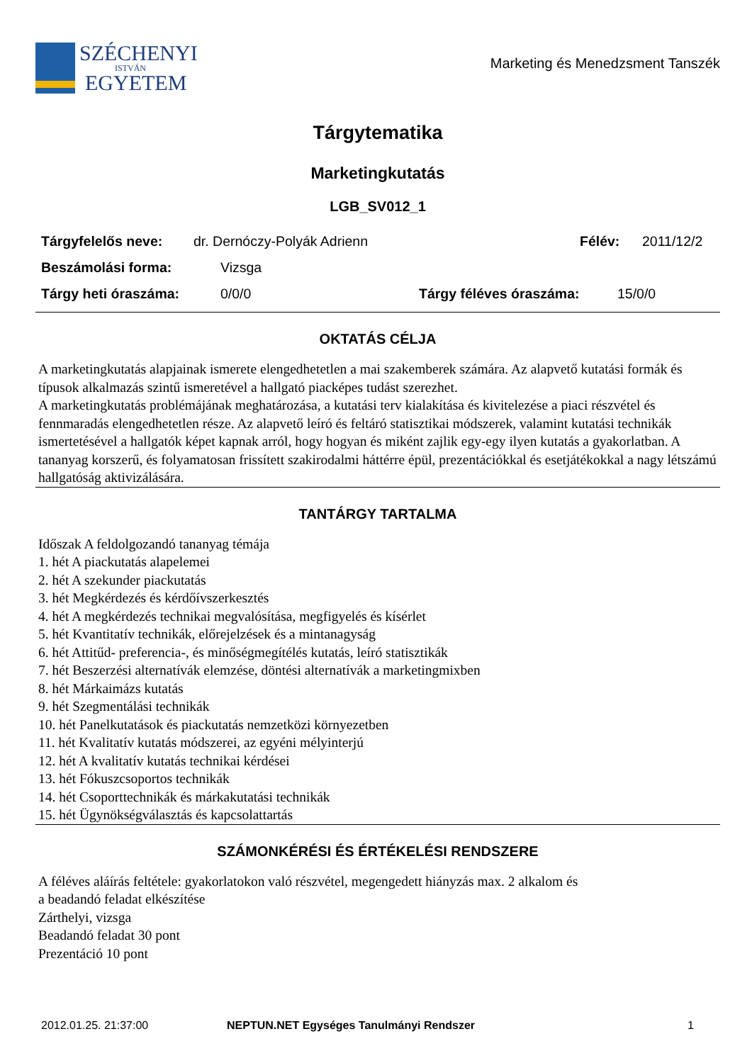SZÉCHENYI
ISTVÁN
EGYETEM
Marketing és Menedzsment Tanszék
Tárgytematika
Marketingkutatás
LGB_SV012_1
Tárgyfelelős neve: dr. Dernóczy-Polyák Adrienn Félév: 2011/12/2
Beszámolási forma: Vizsga
Tárgy heti óraszáma: 0/0/0 Tárgy féléves óraszáma: 15/0/0
OKTATÁS CÉLJA
A marketingkutatás alapjainak ismerete elengedhetetlen a mai szakemberek számára. Az alapvető kutatási formák és típusok alkalmazás szintű ismeretével a hallgató piacképes tudást szerezhet.
A marketingkutatás problémájának meghatározása, a kutatási terv kialakítása és kivitelezése a piaci részvétel és fennmaradás elengedhetetlen része. Az alapvető leíró és feltáró statisztikai módszerek, valamint kutatási technikák ismertetésével a hallgatók képet kapnak arról, hogy hogyan és miként zajlik egy-egy ilyen kutatás a gyakorlatban. A tananyag korszerű, és folyamatosan frissített szakirodalmi háttérre épül, prezentációkkal és esetjátékokkal a nagy létszámú hallgatóság aktivizálására.
TANTÁRGY TARTALMA
Időszak A feldolgozandó tananyag témája
1. hét A piackutatás alapelemei
2. hét A szekunder piackutatás
3. hét Megkérdezés és kérdőívszerkesztés
4. hét A megkérdezés technikai megvalósítása, megfigyelés és kísérlet
5. hét Kvantitatív technikák, előrejelzések és a mintanagyság
6. hét Attitűd- preferencia-, és minőségmegítélés kutatás, leíró statisztikák
7. hét Beszerzési alternatívák elemzése, döntési alternatívák a marketingmixben
8. hét Márkaimázs kutatás
9. hét Szegmentálási technikák
10. hét Panelkutatások és piackutatás nemzetközi környezetben
11. hét Kvalitatív kutatás módszerei, az egyéni mélyinterjú
12. hét A kvalitatív kutatás technikai kérdései
13. hét Fókuszcsoportos technikák
14. hét Csoporttechnikák és márkakutatási technikák
15. hét Ügynökségválasztás és kapcsolattartás
SZÁMONKÉRÉSI ÉS ÉRTÉKELÉSI RENDSZERE
A féléves aláírás feltétele: gyakorlatokon való részvétel, megengedett hiányzás max. 2 alkalom és
a beadandó feladat elkészítése
Zárthelyi, vizsga
Beadandó feladat 30 pont
Prezentáció 10 pont
2012.01.25. 21:37:00 NEPTUN.NET Egységes Tanulmányi Rendszer 1